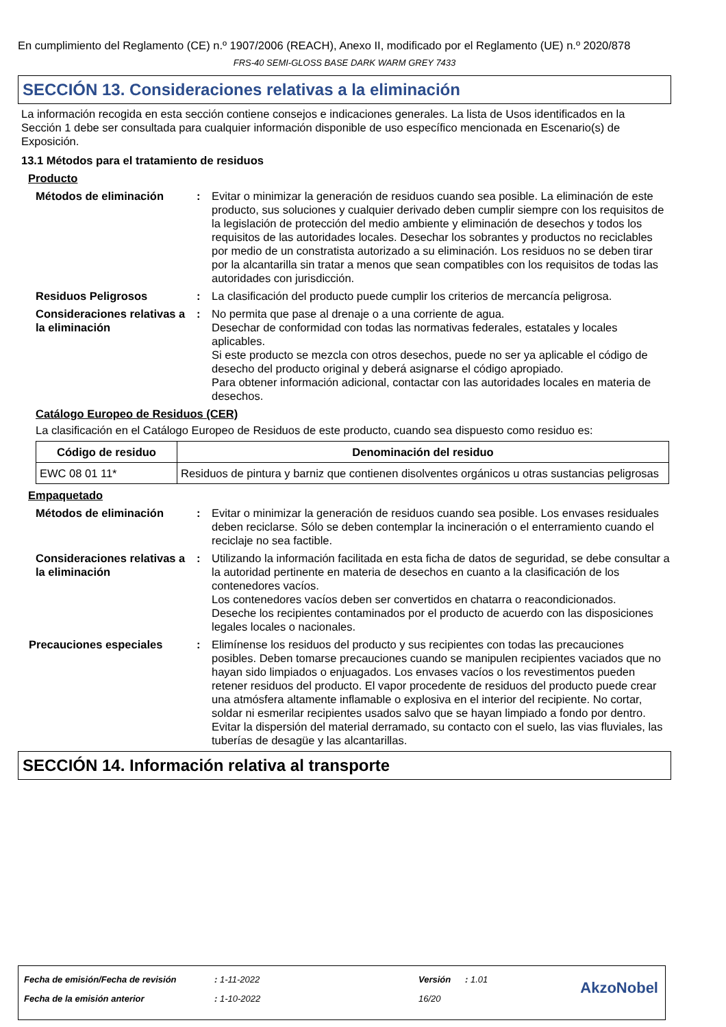En cumplimiento del Reglamento (CE) n.º 1907/2006 (REACH), Anexo II, modificado por el Reglamento (UE) n.º 2020/878
FRS-40 SEMI-GLOSS BASE DARK WARM GREY 7433
SECCIÓN 13. Consideraciones relativas a la eliminación
La información recogida en esta sección contiene consejos e indicaciones generales. La lista de Usos identificados en la Sección 1 debe ser consultada para cualquier información disponible de uso específico mencionada en Escenario(s) de Exposición.
13.1 Métodos para el tratamiento de residuos
Producto
Métodos de eliminación : Evitar o minimizar la generación de residuos cuando sea posible. La eliminación de este producto, sus soluciones y cualquier derivado deben cumplir siempre con los requisitos de la legislación de protección del medio ambiente y eliminación de desechos y todos los requisitos de las autoridades locales. Desechar los sobrantes y productos no reciclables por medio de un constratista autorizado a su eliminación. Los residuos no se deben tirar por la alcantarilla sin tratar a menos que sean compatibles con los requisitos de todas las autoridades con jurisdicción.
Residuos Peligrosos : La clasificación del producto puede cumplir los criterios de mercancía peligrosa.
Consideraciones relativas a la eliminación
: No permita que pase al drenaje o a una corriente de agua.
Desechar de conformidad con todas las normativas federales, estatales y locales aplicables.
Si este producto se mezcla con otros desechos, puede no ser ya aplicable el código de desecho del producto original y deberá asignarse el código apropiado.
Para obtener información adicional, contactar con las autoridades locales en materia de desechos.
Catálogo Europeo de Residuos (CER)
La clasificación en el Catálogo Europeo de Residuos de este producto, cuando sea dispuesto como residuo es:
| Código de residuo | Denominación del residuo |
| --- | --- |
| EWC 08 01 11* | Residuos de pintura y barniz que contienen disolventes orgánicos u otras sustancias peligrosas |
Empaquetado
Métodos de eliminación : Evitar o minimizar la generación de residuos cuando sea posible. Los envases residuales deben reciclarse. Sólo se deben contemplar la incineración o el enterramiento cuando el reciclaje no sea factible.
Consideraciones relativas a la eliminación
: Utilizando la información facilitada en esta ficha de datos de seguridad, se debe consultar a la autoridad pertinente en materia de desechos en cuanto a la clasificación de los contenedores vacíos.
Los contenedores vacíos deben ser convertidos en chatarra o reacondicionados.
Deseche los recipientes contaminados por el producto de acuerdo con las disposiciones legales locales o nacionales.
Precauciones especiales : Elimínense los residuos del producto y sus recipientes con todas las precauciones posibles. Deben tomarse precauciones cuando se manipulen recipientes vaciados que no hayan sido limpiados o enjuagados. Los envases vacíos o los revestimentos pueden retener residuos del producto. El vapor procedente de residuos del producto puede crear una atmósfera altamente inflamable o explosiva en el interior del recipiente. No cortar, soldar ni esmerilar recipientes usados salvo que se hayan limpiado a fondo por dentro. Evitar la dispersión del material derramado, su contacto con el suelo, las vias fluviales, las tuberías de desagüe y las alcantarillas.
SECCIÓN 14. Información relativa al transporte
| Fecha de emisión/Fecha de revisión | : 1-11-2022 | Versión | : 1.01 |
| Fecha de la emisión anterior | : 1-10-2022 | 16/20 | |
AkzoNobel